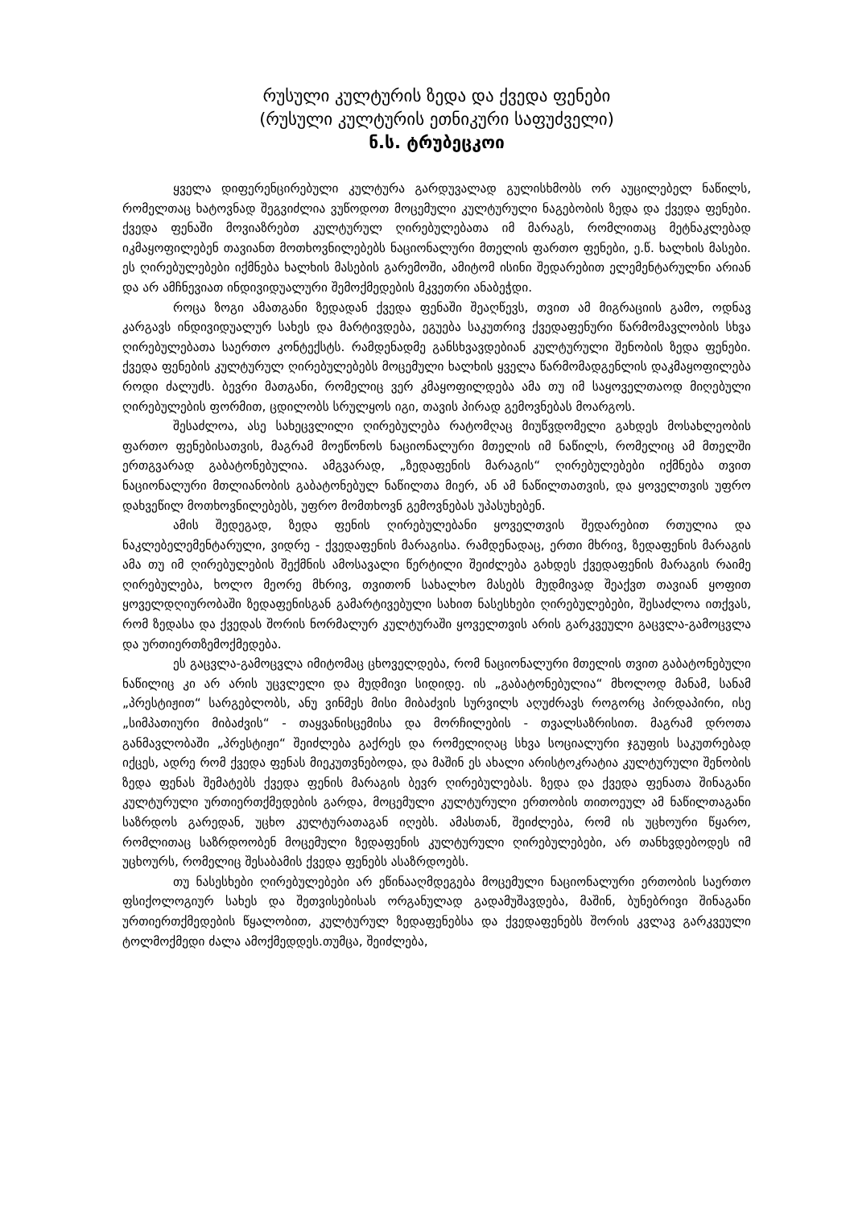რუსული კულტურის ზედა და ქვედა ფენები
(რუსული კულტურის ეთნიკური საფუძველი)
ნ.ს. ტრუბეცკოი
ყველა დიფერენცირებული კულტურა გარდუვალად გულისხმობს ორ აუცილებელ ნაწილს, რომელთაც ხატოვნად შეგვიძლია ვუწოდოთ მოცემული კულტურული ნაგებობის ზედა და ქვედა ფენები. ქვედა ფენაში მოვიაზრებთ კულტურულ ღირებულებათა იმ მარაგს, რომლითაც მეტნაკლებად იკმაყოფილებენ თავიანთ მოთხოვნილებებს ნაციონალური მთელის ფართო ფენები, ე.წ. ხალხის მასები. ეს ღირებულებები იქმნება ხალხის მასების გარემოში, ამიტომ ისინი შედარებით ელემენტარულნი არიან და არ ამჩნევიათ ინდივიდუალური შემოქმედების მკვეთრი ანაბეჭდი.
როცა ზოგი ამათგანი ზედადან ქვედა ფენაში შეაღწევს, თვით ამ მიგრაციის გამო, ოდნავ კარგავს ინდივიდუალურ სახეს და მარტივდება, ეგუება საკუთრივ ქვედაფენური წარმომავლობის სხვა ღირებულებათა საერთო კონტექსტს. რამდენადმე განსხვავდებიან კულტურული შენობის ზედა ფენები. ქვედა ფენების კულტურულ ღირებულებებს მოცემული ხალხის ყველა წარმომადგენლის დაკმაყოფილება როდი ძალუძს. ბევრი მათგანი, რომელიც ვერ კმაყოფილდება ამა თუ იმ საყოველთაოდ მიღებული ღირებულების ფორმით, ცდილობს სრულყოს იგი, თავის პირად გემოვნებას მოარგოს.
შესაძლოა, ასე სახეცვლილი ღირებულება რატომღაც მიუწვდომელი გახდეს მოსახლეობის ფართო ფენებისათვის, მაგრამ მოეწონოს ნაციონალური მთელის იმ ნაწილს, რომელიც ამ მთელში ერთგვარად გაბატონებულია. ამგვარად, „ზედაფენის მარაგის“ ღირებულებები იქმნება თვით ნაციონალური მთლიანობის გაბატონებულ ნაწილთა მიერ, ან ამ ნაწილთათვის, და ყოველთვის უფრო დახვეწილ მოთხოვნილებებს, უფრო მომთხოვნ გემოვნებას უპასუხებენ.
ამის შედეგად, ზედა ფენის ღირებულებანი ყოველთვის შედარებით რთულია და ნაკლებელემენტარული, ვიდრე - ქვედაფენის მარაგისა. რამდენადაც, ერთი მხრივ, ზედაფენის მარაგის ამა თუ იმ ღირებულების შექმნის ამოსავალი წერტილი შეიძლება გახდეს ქვედაფენის მარაგის რაიმე ღირებულება, ხოლო მეორე მხრივ, თვითონ სახალხო მასებს მუდმივად შეაქვთ თავიან ყოფით ყოველდღიურობაში ზედაფენისგან გამარტივებული სახით ნასესხები ღირებულებები, შესაძლოა ითქვას, რომ ზედასა და ქვედას შორის ნორმალურ კულტურაში ყოველთვის არის გარკვეული გაცვლა-გამოცვლა და ურთიერთზემოქმედება.
ეს გაცვლა-გამოცვლა იმიტომაც ცხოველდება, რომ ნაციონალური მთელის თვით გაბატონებული ნაწილიც კი არ არის უცვლელი და მუდმივი სიდიდე. ის „გაბატონებულია“ მხოლოდ მანამ, სანამ „პრესტიჟით“ სარგებლობს, ანუ ვინმეს მისი მიბაძვის სურვილს აღუძრავს როგორც პირდაპირი, ისე „სიმპათიური მიბაძვის“ - თაყვანისცემისა და მორჩილების - თვალსაზრისით. მაგრამ დროთა განმავლობაში „პრესტიჟი“ შეიძლება გაქრეს და რომელიღაც სხვა სოციალური ჯგუფის საკუთრებად იქცეს, ადრე რომ ქვედა ფენას მიეკუთვნებოდა, და მაშინ ეს ახალი არისტოკრატია კულტურული შენობის ზედა ფენას შემატებს ქვედა ფენის მარაგის ბევრ ღირებულებას. ზედა და ქვედა ფენათა შინაგანი კულტურული ურთიერთქმედების გარდა, მოცემული კულტურული ერთობის თითოეულ ამ ნაწილთაგანი საზრდოს გარედან, უცხო კულტურათაგან იღებს. ამასთან, შეიძლება, რომ ის უცხოური წყარო, რომლითაც საზრდოობენ მოცემული ზედაფენის კულტურული ღირებულებები, არ თანხვდებოდეს იმ უცხოურს, რომელიც შესაბამის ქვედა ფენებს ასაზრდოებს.
თუ ნასესხები ღირებულებები არ ეწინააღმდეგება მოცემული ნაციონალური ერთობის საერთო ფსიქოლოგიურ სახეს და შეთვისებისას ორგანულად გადამუშავდება, მაშინ, ბუნებრივი შინაგანი ურთიერთქმედების წყალობით, კულტურულ ზედაფენებსა და ქვედაფენებს შორის კვლავ გარკვეული ტოლმოქმედი ძალა ამოქმედდეს.თუმცა, შეიძლება,